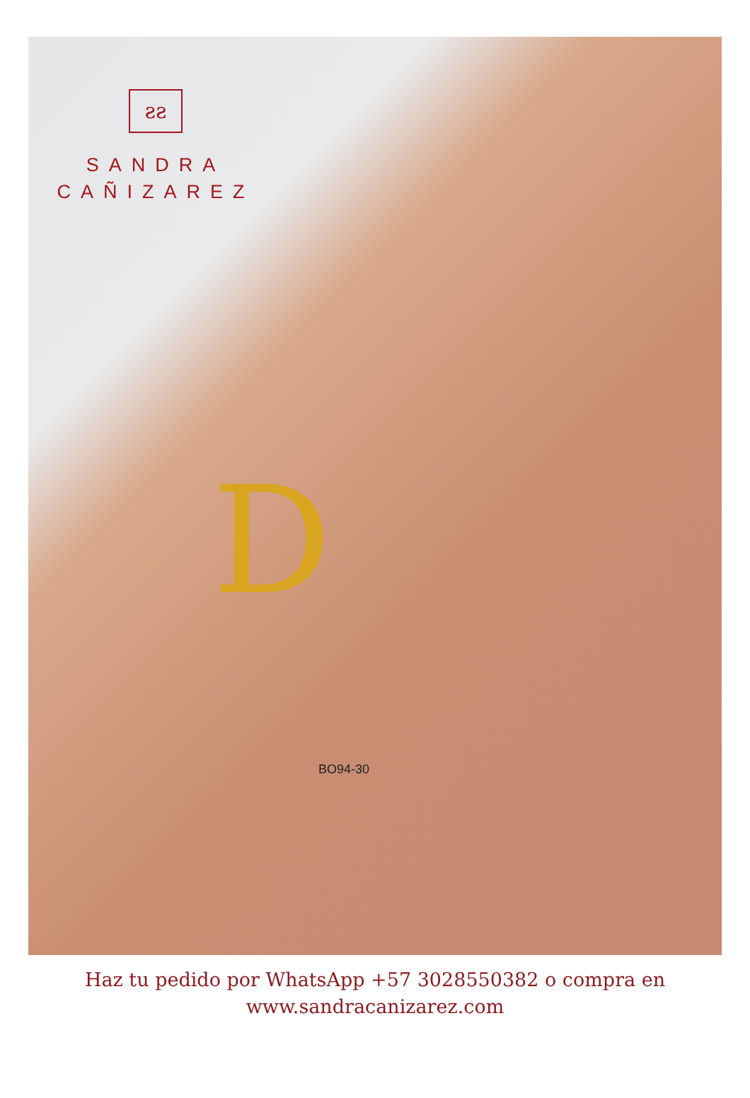ƨƨ
SANDRA
CAÑIZAREZ
D
BO94-30
Haz tu pedido por WhatsApp +57 3028550382 o compra en
www.sandracanizarez.com